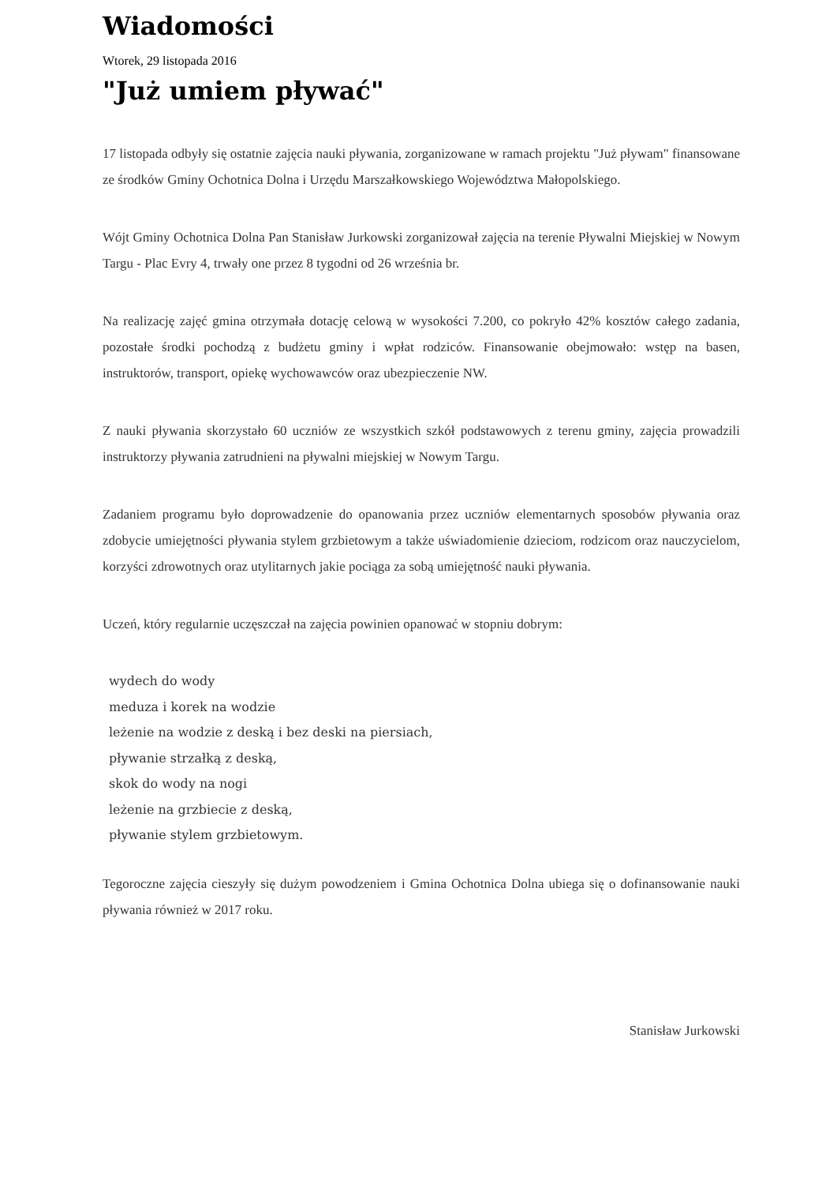Wiadomości
Wtorek, 29 listopada 2016
"Już umiem pływać"
17 listopada odbyły się ostatnie zajęcia nauki pływania, zorganizowane w ramach projektu "Już pływam" finansowane ze środków Gminy Ochotnica Dolna i Urzędu Marszałkowskiego Województwa Małopolskiego.
Wójt Gminy Ochotnica Dolna Pan Stanisław Jurkowski zorganizował zajęcia na terenie Pływalni Miejskiej w Nowym Targu - Plac Evry 4, trwały one przez 8 tygodni od 26 września br.
Na realizację zajęć gmina otrzymała dotację celową w wysokości 7.200, co pokryło 42% kosztów całego zadania, pozostałe środki pochodzą z budżetu gminy i wpłat rodziców. Finansowanie obejmowało: wstęp na basen, instruktorów, transport, opiekę wychowawców oraz ubezpieczenie NW.
Z nauki pływania skorzystało 60 uczniów ze wszystkich szkół podstawowych z terenu gminy, zajęcia prowadzili instruktorzy pływania zatrudnieni na pływalni miejskiej w Nowym Targu.
Zadaniem programu było doprowadzenie do opanowania przez uczniów elementarnych sposobów pływania oraz zdobycie umiejętności pływania stylem grzbietowym a także uświadomienie dzieciom, rodzicom oraz nauczycielom, korzyści zdrowotnych oraz utylitarnych jakie pociąga za sobą umiejętność nauki pływania.
Uczeń, który regularnie uczęszczał na zajęcia powinien opanować w stopniu dobrym:
wydech do wody
meduza i korek na wodzie
leżenie na wodzie z deską i bez deski na piersiach,
pływanie strzałką z deską,
skok do wody na nogi
leżenie na grzbiecie z deską,
pływanie stylem grzbietowym.
Tegoroczne zajęcia cieszyły się dużym powodzeniem i Gmina Ochotnica Dolna ubiega się o dofinansowanie nauki pływania również w 2017 roku.
Stanisław Jurkowski